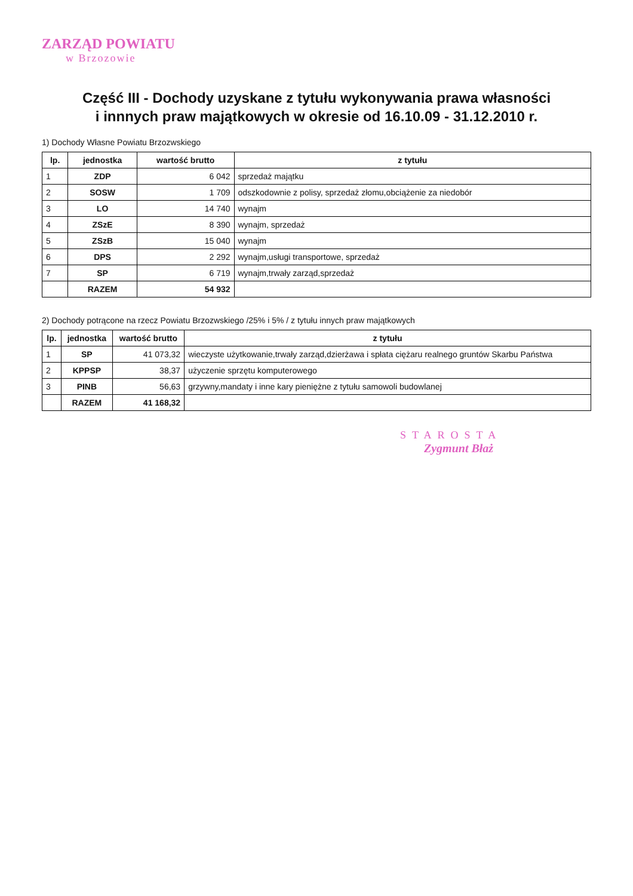ZARZĄD POWIATU
w Brzozowie
Część III - Dochody uzyskane z tytułu wykonywania prawa własności
i innnych praw majątkowych w okresie od 16.10.09 - 31.12.2010 r.
1) Dochody Własne Powiatu Brzozwskiego
| lp. | jednostka | wartość brutto | z tytułu |
| --- | --- | --- | --- |
| 1 | ZDP | 6 042 | sprzedaż majątku |
| 2 | SOSW | 1 709 | odszkodownie z polisy, sprzedaż złomu,obciążenie za niedobór |
| 3 | LO | 14 740 | wynajm |
| 4 | ZSzE | 8 390 | wynajm, sprzedaż |
| 5 | ZSzB | 15 040 | wynajm |
| 6 | DPS | 2 292 | wynajm,usługi transportowe, sprzedaż |
| 7 | SP | 6 719 | wynajm,trwały zarząd,sprzedaż |
| | RAZEM | 54 932 | |
2) Dochody potrącone na rzecz Powiatu Brzozwskiego /25% i 5% / z tytułu innych praw majątkowych
| lp. | jednostka | wartość brutto | z tytułu |
| --- | --- | --- | --- |
| 1 | SP | 41 073,32 | wieczyste użytkowanie,trwały zarząd,dzierżawa i spłata ciężaru realnego gruntów Skarbu Państwa |
| 2 | KPPSP | 38,37 | użyczenie sprzętu komputerowego |
| 3 | PINB | 56,63 | grzywny,mandaty i inne kary pieniężne z tytułu samowoli budowlanej |
| | RAZEM | 41 168,32 | |
STAROSTA
Zygmunt Błaż